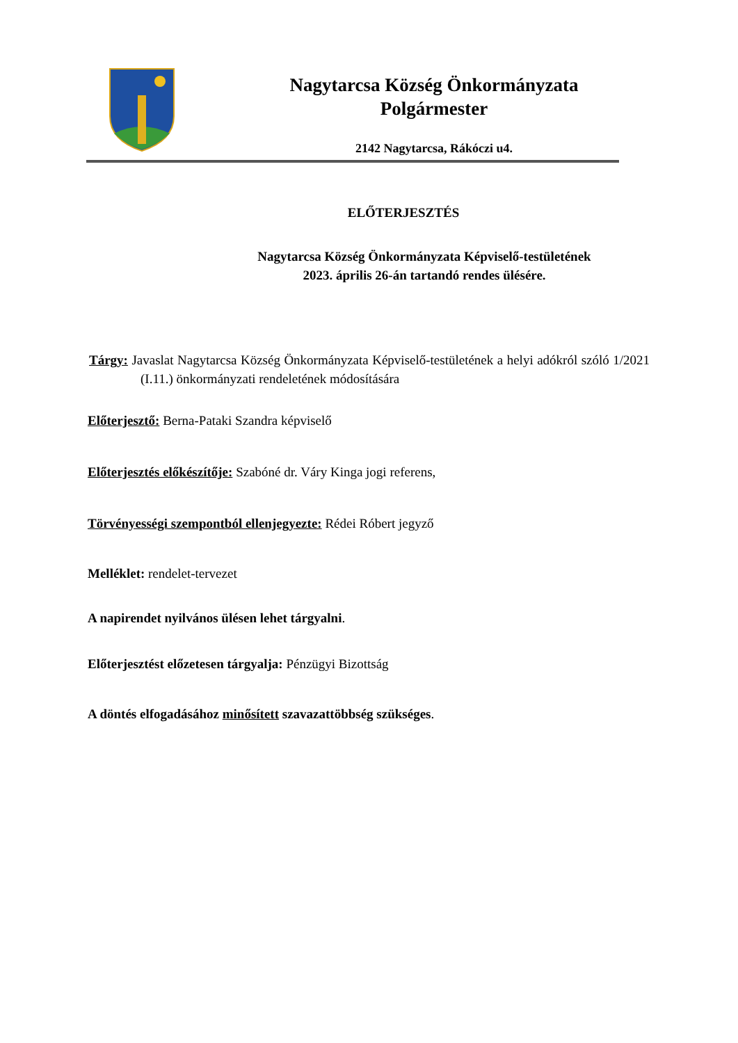Nagytarcsa Község Önkormányzata
Polgármester
2142 Nagytarcsa, Rákóczi u4.
ELŐTERJESZTÉS
Nagytarcsa Község Önkormányzata Képviselő-testületének
2023. április 26-án tartandó rendes ülésére.
Tárgy: Javaslat Nagytarcsa Község Önkormányzata Képviselő-testületének a helyi adókról szóló 1/2021 (I.11.) önkormányzati rendeletének módosítására
Előterjesztő: Berna-Pataki Szandra képviselő
Előterjesztés előkészítője: Szabóné dr. Váry Kinga jogi referens,
Törvényességi szempontból ellenjegyezte: Rédei Róbert jegyző
Melléklet: rendelet-tervezet
A napirendet nyilvános ülésen lehet tárgyalni.
Előterjesztést előzetesen tárgyalja: Pénzügyi Bizottság
A döntés elfogadásához minősített szavazattöbbség szükséges.